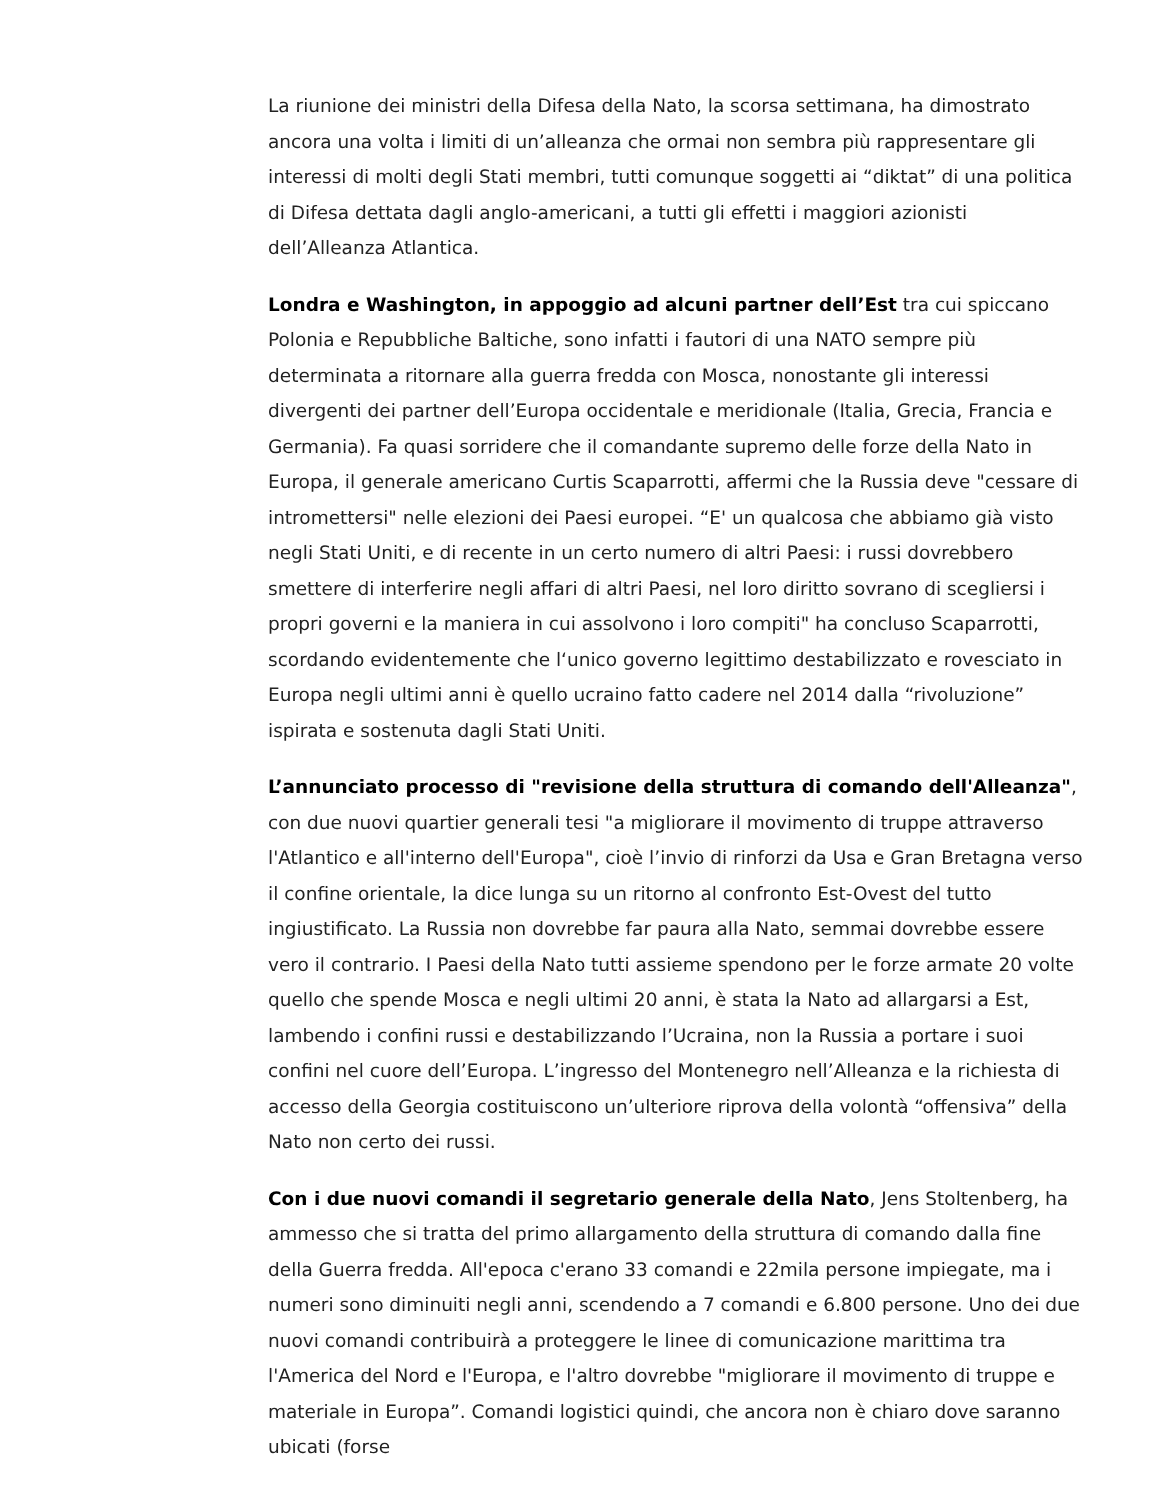La riunione dei ministri della Difesa della Nato, la scorsa settimana, ha dimostrato ancora una volta i limiti di un’alleanza che ormai non sembra più rappresentare gli interessi di molti degli Stati membri, tutti comunque soggetti ai “diktat” di una politica di Difesa dettata dagli anglo-americani, a tutti gli effetti i maggiori azionisti dell’Alleanza Atlantica.
Londra e Washington, in appoggio ad alcuni partner dell’Est tra cui spiccano Polonia e Repubbliche Baltiche, sono infatti i fautori di una NATO sempre più determinata a ritornare alla guerra fredda con Mosca, nonostante gli interessi divergenti dei partner dell’Europa occidentale e meridionale (Italia, Grecia, Francia e Germania). Fa quasi sorridere che il comandante supremo delle forze della Nato in Europa, il generale americano Curtis Scaparrotti, affermi che la Russia deve "cessare di intromettersi" nelle elezioni dei Paesi europei. “E' un qualcosa che abbiamo già visto negli Stati Uniti, e di recente in un certo numero di altri Paesi: i russi dovrebbero smettere di interferire negli affari di altri Paesi, nel loro diritto sovrano di scegliersi i propri governi e la maniera in cui assolvono i loro compiti" ha concluso Scaparrotti, scordando evidentemente che l‘unico governo legittimo destabilizzato e rovesciato in Europa negli ultimi anni è quello ucraino fatto cadere nel 2014 dalla “rivoluzione” ispirata e sostenuta dagli Stati Uniti.
L’annunciato processo di "revisione della struttura di comando dell'Alleanza", con due nuovi quartier generali tesi "a migliorare il movimento di truppe attraverso l'Atlantico e all'interno dell'Europa", cioè l’invio di rinforzi da Usa e Gran Bretagna verso il confine orientale, la dice lunga su un ritorno al confronto Est-Ovest del tutto ingiustificato. La Russia non dovrebbe far paura alla Nato, semmai dovrebbe essere vero il contrario. I Paesi della Nato tutti assieme spendono per le forze armate 20 volte quello che spende Mosca e negli ultimi 20 anni, è stata la Nato ad allargarsi a Est, lambendo i confini russi e destabilizzando l’Ucraina, non la Russia a portare i suoi confini nel cuore dell’Europa. L’ingresso del Montenegro nell’Alleanza e la richiesta di accesso della Georgia costituiscono un’ulteriore riprova della volontà “offensiva” della Nato non certo dei russi.
Con i due nuovi comandi il segretario generale della Nato, Jens Stoltenberg, ha ammesso che si tratta del primo allargamento della struttura di comando dalla fine della Guerra fredda. All'epoca c'erano 33 comandi e 22mila persone impiegate, ma i numeri sono diminuiti negli anni, scendendo a 7 comandi e 6.800 persone. Uno dei due nuovi comandi contribuirà a proteggere le linee di comunicazione marittima tra l'America del Nord e l'Europa, e l'altro dovrebbe "migliorare il movimento di truppe e materiale in Europa”. Comandi logistici quindi, che ancora non è chiaro dove saranno ubicati (forse